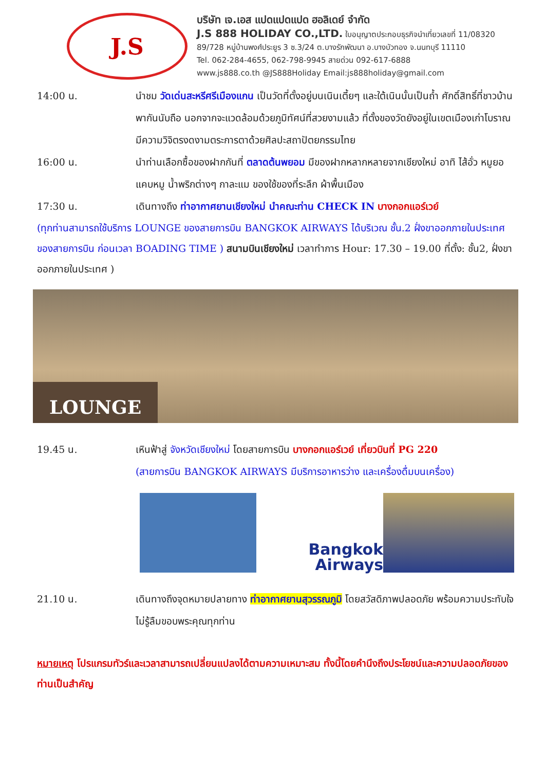J.S
บริษัท เจ.เอส แปดแปดแปด ฮอลิเดย์ จำกัด
J.S 888 HOLIDAY CO.,LTD. ใบอนุญาตประกอบธุรกิจนำเที่ยวเลขที่ 11/08320
89/728 หมู่บ้านพงศ์ประยูร 3 ซ.3/24 ต.บางรักพัฒนา อ.บางบัวทอง จ.นนทบุรี 11110
Tel. 062-284-4655, 062-798-9945 สายด่วน 092-617-6888
www.js888.co.th @JS888Holiday Email:js888holiday@gmail.com
14:00 น. นำชม วัดเด่นสะหรีศรีเมืองแกน เป็นวัดที่ตั้งอยู่บนเนินเตี้ยๆ และใต้เนินนั้นเป็นถ้ำ ศักดิ์สิทธิ์ที่ชาวบ้านพากันนับถือ นอกจากจะแวดล้อมด้วยภูมิทัศน์ที่สวยงามแล้ว ที่ตั้งของวัดยังอยู่ในเขตเมืองเก่าโบราณ มีความวิจิตรงดงามตระการตาด้วยศิลปะสถาปัตยกรรมไทย
16:00 น. นำท่านเลือกซื้อของฝากกันที่ ตลาดต้นพยอม มีของฝากหลากหลายจากเชียงใหม่ อาทิ ไส้อั่ว หมูยอ แคบหมู น้ำพริกต่างๆ กาละแม ของใช้ของที่ระลึก ผ้าพื้นเมือง
17:30 น. เดินทางถึง ท่าอากาศยานเชียงใหม่ นำคณะท่าน CHECK IN บางกอกแอร์เวย์
(ทุกท่านสามารถใช้บริการ LOUNGE ของสายการบิน BANGKOK AIRWAYS ได้บริเวณ ชั้น.2 ฝั่งขาออกภายในประเทศของสายการบิน ก่อนเวลา BOADING TIME ) สนามบินเชียงใหม่ เวลาทำการ Hour: 17.30 – 19.00 ที่ตั้ง: ชั้น2, ฝั่งขาออกภายในประเทศ )
LOUNGE
19.45 น. เหินฟ้าสู่ จังหวัดเชียงใหม่ โดยสายการบิน บางกอกแอร์เวย์ เที่ยวบินที่ PG 220
(สายการบิน BANGKOK AIRWAYS มีบริการอาหารว่าง และเครื่องดื่มบนเครื่อง)
Bangkok
Airways
21.10 น. เดินทางถึงจุดหมายปลายทาง ท่าอากาศยานสุวรรณภูมิ โดยสวัสดิภาพปลอดภัย พร้อมความประทับใจไม่รู้ลืมขอบพระคุณทุกท่าน
หมายเหตุ โปรแกรมทัวร์และเวลาสามารถเปลี่ยนแปลงได้ตามความเหมาะสม ทั้งนี้โดยคำนึงถึงประโยชน์และความปลอดภัยของท่านเป็นสำคัญ